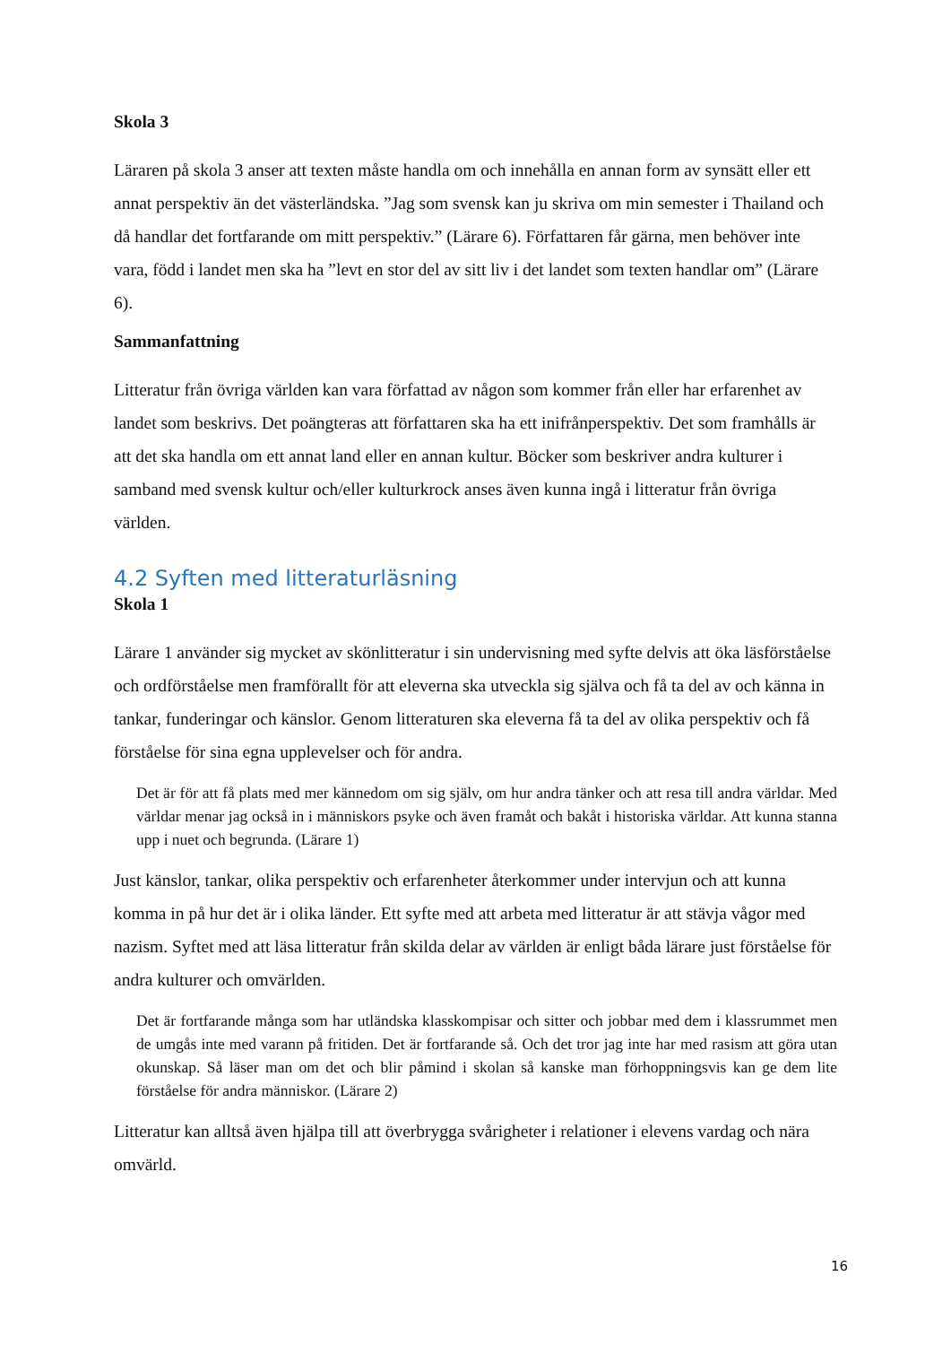Skola 3
Läraren på skola 3 anser att texten måste handla om och innehålla en annan form av synsätt eller ett annat perspektiv än det västerländska. ”Jag som svensk kan ju skriva om min semester i Thailand och då handlar det fortfarande om mitt perspektiv.” (Lärare 6). Författaren får gärna, men behöver inte vara, född i landet men ska ha ”levt en stor del av sitt liv i det landet som texten handlar om” (Lärare 6).
Sammanfattning
Litteratur från övriga världen kan vara författad av någon som kommer från eller har erfarenhet av landet som beskrivs. Det poängteras att författaren ska ha ett inifrånperspektiv. Det som framhålls är att det ska handla om ett annat land eller en annan kultur. Böcker som beskriver andra kulturer i samband med svensk kultur och/eller kulturkrock anses även kunna ingå i litteratur från övriga världen.
4.2 Syften med litteraturläsning
Skola 1
Lärare 1 använder sig mycket av skönlitteratur i sin undervisning med syfte delvis att öka läsförståelse och ordförståelse men framförallt för att eleverna ska utveckla sig själva och få ta del av och känna in tankar, funderingar och känslor. Genom litteraturen ska eleverna få ta del av olika perspektiv och få förståelse för sina egna upplevelser och för andra.
Det är för att få plats med mer kännedom om sig själv, om hur andra tänker och att resa till andra världar. Med världar menar jag också in i människors psyke och även framåt och bakåt i historiska världar. Att kunna stanna upp i nuet och begrunda. (Lärare 1)
Just känslor, tankar, olika perspektiv och erfarenheter återkommer under intervjun och att kunna komma in på hur det är i olika länder. Ett syfte med att arbeta med litteratur är att stävja vågor med nazism. Syftet med att läsa litteratur från skilda delar av världen är enligt båda lärare just förståelse för andra kulturer och omvärlden.
Det är fortfarande många som har utländska klasskompisar och sitter och jobbar med dem i klassrummet men de umgås inte med varann på fritiden. Det är fortfarande så. Och det tror jag inte har med rasism att göra utan okunskap. Så läser man om det och blir påmind i skolan så kanske man förhoppningsvis kan ge dem lite förståelse för andra människor. (Lärare 2)
Litteratur kan alltså även hjälpa till att överbrygga svårigheter i relationer i elevens vardag och nära omvärld.
16